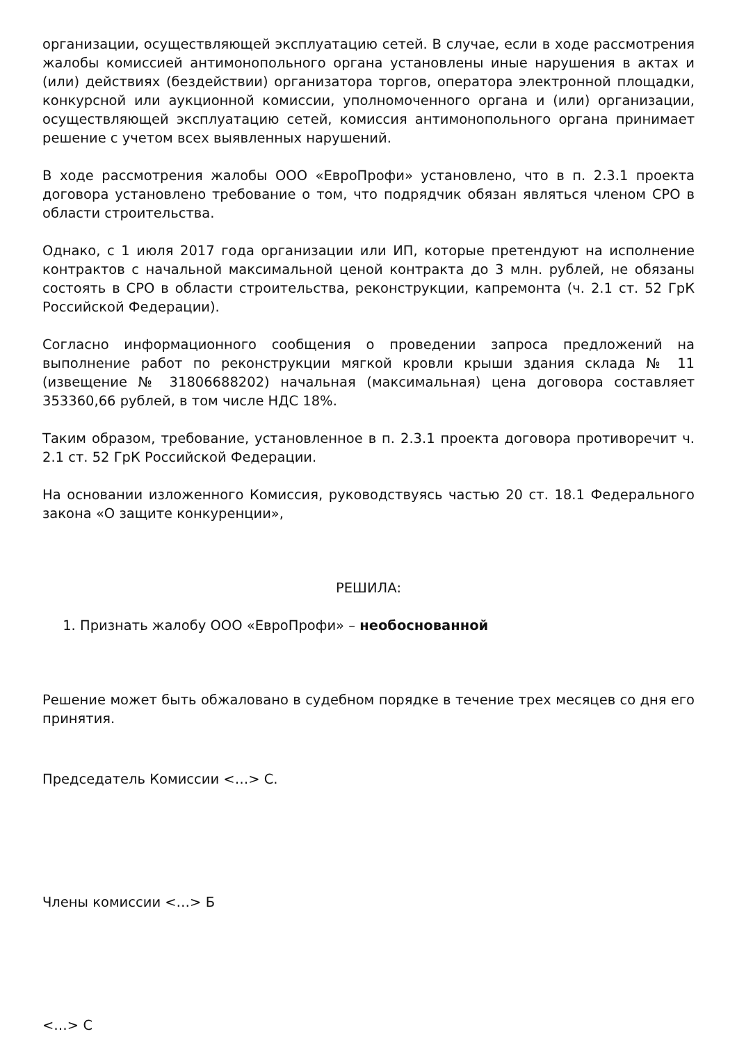организации, осуществляющей эксплуатацию сетей. В случае, если в ходе рассмотрения жалобы комиссией антимонопольного органа установлены иные нарушения в актах и (или) действиях (бездействии) организатора торгов, оператора электронной площадки, конкурсной или аукционной комиссии, уполномоченного органа и (или) организации, осуществляющей эксплуатацию сетей, комиссия антимонопольного органа принимает решение с учетом всех выявленных нарушений.
В ходе рассмотрения жалобы ООО «ЕвроПрофи» установлено, что в п. 2.3.1 проекта договора установлено требование о том, что подрядчик обязан являться членом СРО в области строительства.
Однако, с 1 июля 2017 года организации или ИП, которые претендуют на исполнение контрактов с начальной максимальной ценой контракта до 3 млн. рублей, не обязаны состоять в СРО в области строительства, реконструкции, капремонта (ч. 2.1 ст. 52 ГрК Российской Федерации).
Согласно информационного сообщения о проведении запроса предложений на выполнение работ по реконструкции мягкой кровли крыши здания склада № 11 (извещение № 31806688202) начальная (максимальная) цена договора составляет 353360,66 рублей, в том числе НДС 18%.
Таким образом, требование, установленное в п. 2.3.1 проекта договора противоречит ч. 2.1 ст. 52 ГрК Российской Федерации.
На основании изложенного Комиссия, руководствуясь частью 20 ст. 18.1 Федерального закона «О защите конкуренции»,
РЕШИЛА:
1. Признать жалобу ООО «ЕвроПрофи» – необоснованной
Решение может быть обжаловано в судебном порядке в течение трех месяцев со дня его принятия.
Председатель Комиссии <…> С.
Члены комиссии <…> Б
<…> С